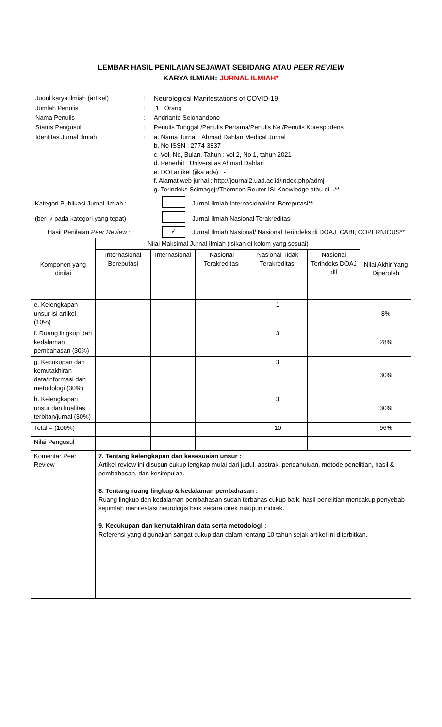LEMBAR HASIL PENILAIAN SEJAWAT SEBIDANG ATAU PEER REVIEW
KARYA ILMIAH: JURNAL ILMIAH*
| Judul karya ilmiah (artikel) | : | Neurological Manifestations of COVID-19 |
| Jumlah Penulis | : | 1 Orang |
| Nama Penulis | : | Andrianto Selohandono |
| Status Pengusul | : | Penulis Tunggal /Penulis Pertama/Penulis Ke /Penulis Korespodensi |
| Identitas Jurnal Ilmiah | : | a. Nama Jurnal : Ahmad Dahlan Medical Jurnal b. No ISSN : 2774-3837 c. Vol, No, Bulan, Tahun : vol 2, No 1, tahun 2021 d. Penerbit : Universitas Ahmad Dahlan e. DOI artikel (jika ada) : - f. Alamat web jurnal : http://journal2.uad.ac.id/index.php/admj g. Terindeks Scimagojr/Thomson Reuter ISI Knowledge atau di...** |
| Kategori Publikasi Jurnal Ilmiah : | | Jurnal Ilmiah Internasional/Int. Bereputasi** |
| (beri √ pada kategori yang tepat) | | Jurnal Ilmiah Nasional Terakreditasi |
| Hasil Penilaian Peer Review : | ✓ | Jurnal Ilmiah Nasional/ Nasional Terindeks di DOAJ, CABI, COPERNICUS** |
| Komponen yang dinilai | Nilai Maksimal Jurnal Ilmiah (isikan di kolom yang sesuai) | | | | | Nilai Akhir Yang Diperoleh |
| --- | --- | --- | --- | --- | --- | --- |
| | Internasional Bereputasi | Internasional | Nasional Terakreditasi | Nasional Tidak Terakreditasi | Nasional Terindeks DOAJ dll | |
| e. Kelengkapan unsur isi artikel (10%) | | | | 1 | | 8% |
| f. Ruang lingkup dan kedalaman pembahasan (30%) | | | | 3 | | 28% |
| g. Kecukupan dan kemutakhiran data/informasi dan metodologi (30%) | | | | 3 | | 30% |
| h. Kelengkapan unsur dan kualitas terbitan/jurnal (30%) | | | | 3 | | 30% |
| Total = (100%) | | | | 10 | | 96% |
| Nilai Pengusul | | | | | | |
| Komentar Peer Review | 7. Tentang kelengkapan dan kesesuaian unsur : Artikel review ini disusun cukup lengkap mulai dari judul, abstrak, pendahuluan, metode penelitian, hasil & pembahasan, dan kesimpulan. 8. Tentang ruang lingkup & kedalaman pembahasan : Ruang lingkup dan kedalaman pembahasan sudah terbahas cukup baik, hasil penelitian mencakup penyebab sejumlah manifestasi neurologis baik secara direk maupun indirek. 9. Kecukupan dan kemutakhiran data serta metodologi : Referensi yang digunakan sangat cukup dan dalam rentang 10 tahun sejak artikel ini diterbitkan. | | | | | |